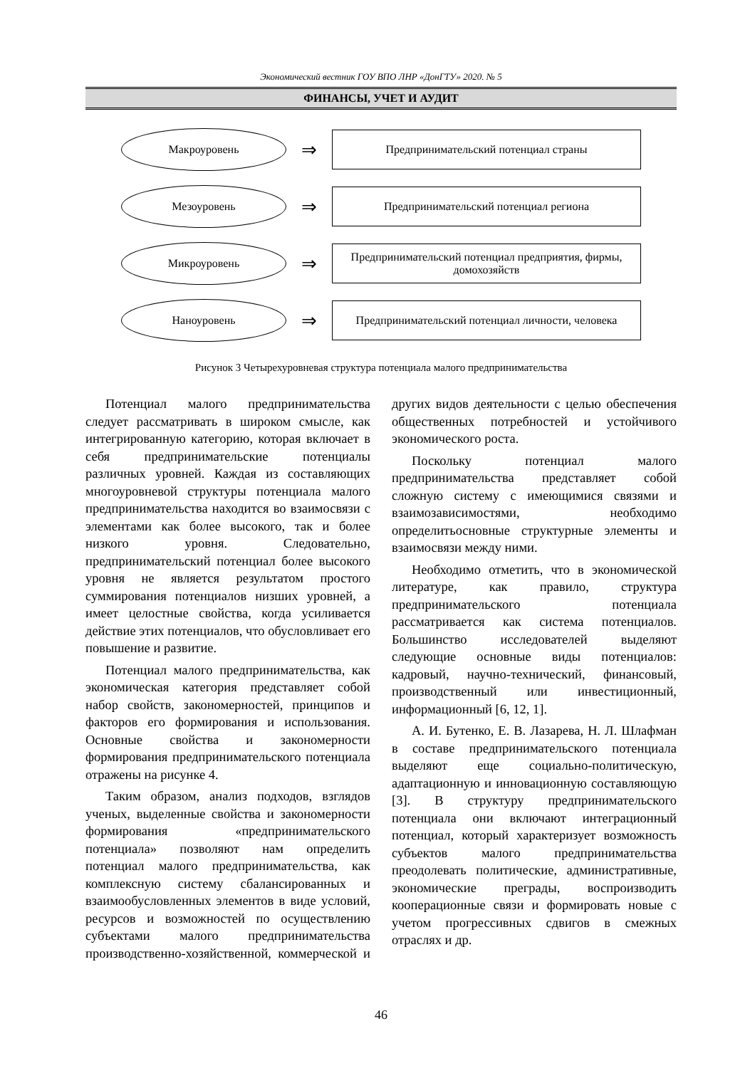Экономический вестник ГОУ ВПО ЛНР «ДонГТУ» 2020. № 5
ФИНАНСЫ, УЧЕТ И АУДИТ
Макроуровень
⇒
Предпринимательский потенциал страны
Мезоуровень
⇒
Предпринимательский потенциал региона
Микроуровень
⇒
Предпринимательский потенциал предприятия, фирмы, домохозяйств
Наноуровень
⇒
Предпринимательский потенциал личности, человека
Рисунок 3 Четырехуровневая структура потенциала малого предпринимательства
Потенциал малого предпринимательства следует рассматривать в широком смысле, как интегрированную категорию, которая включает в себя предпринимательские потенциалы различных уровней. Каждая из составляющих многоуровневой структуры потенциала малого предпринимательства находится во взаимосвязи с элементами как более высокого, так и более низкого уровня. Следовательно, предпринимательский потенциал более высокого уровня не является результатом простого суммирования потенциалов низших уровней, а имеет целостные свойства, когда усиливается действие этих потенциалов, что обусловливает его повышение и развитие.
Потенциал малого предпринимательства, как экономическая категория представляет собой набор свойств, закономерностей, принципов и факторов его формирования и использования. Основные свойства и закономерности формирования предпринимательского потенциала отражены на рисунке 4.
Таким образом, анализ подходов, взглядов ученых, выделенные свойства и закономерности формирования «предпринимательского потенциала» позволяют нам определить потенциал малого предпринимательства, как комплексную систему сбалансированных и взаимообусловленных элементов в виде условий, ресурсов и возможностей по осуществлению субъектами малого предпринимательства производственно-хозяйственной, коммерческой и других видов деятельности с целью обеспечения общественных потребностей и устойчивого экономического роста.
Поскольку потенциал малого предпринимательства представляет собой сложную систему с имеющимися связями и взаимозависимостями, необходимо определитьосновные структурные элементы и взаимосвязи между ними.
Необходимо отметить, что в экономической литературе, как правило, структура предпринимательского потенциала рассматривается как система потенциалов. Большинство исследователей выделяют следующие основные виды потенциалов: кадровый, научно-технический, финансовый, производственный или инвестиционный, информационный [6, 12, 1].
А. И. Бутенко, Е. В. Лазарева, Н. Л. Шлафман в составе предпринимательского потенциала выделяют еще социально-политическую, адаптационную и инновационную составляющую [3]. В структуру предпринимательского потенциала они включают интеграционный потенциал, который характеризует возможность субъектов малого предпринимательства преодолевать политические, административные, экономические преграды, воспроизводить кооперационные связи и формировать новые с учетом прогрессивных сдвигов в смежных отраслях и др.
46